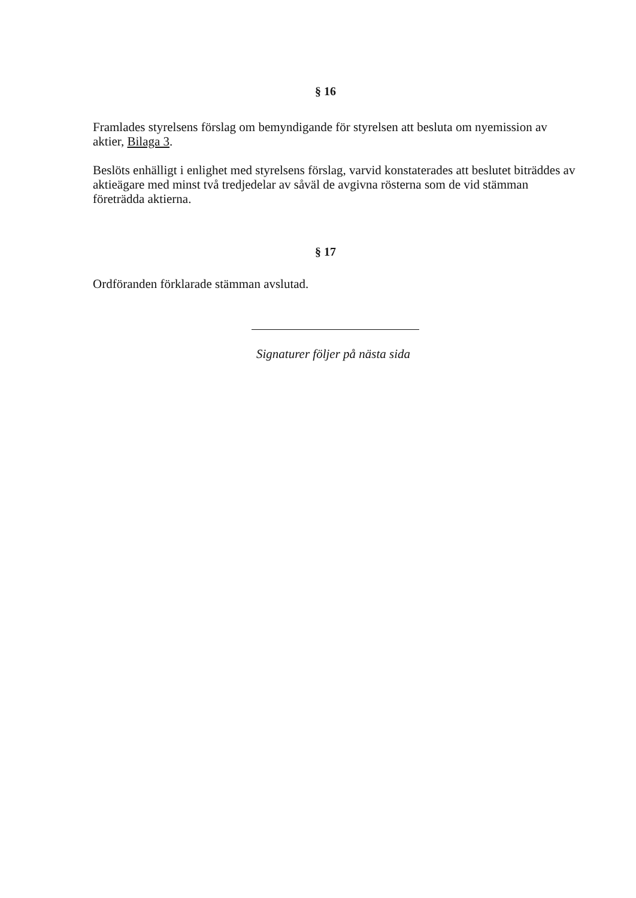§ 16
Framlades styrelsens förslag om bemyndigande för styrelsen att besluta om nyemission av aktier, Bilaga 3.
Beslöts enhälligt i enlighet med styrelsens förslag, varvid konstaterades att beslutet biträddes av aktieägare med minst två tredjedelar av såväl de avgivna rösterna som de vid stämman företrädda aktierna.
§ 17
Ordföranden förklarade stämman avslutad.
Signaturer följer på nästa sida